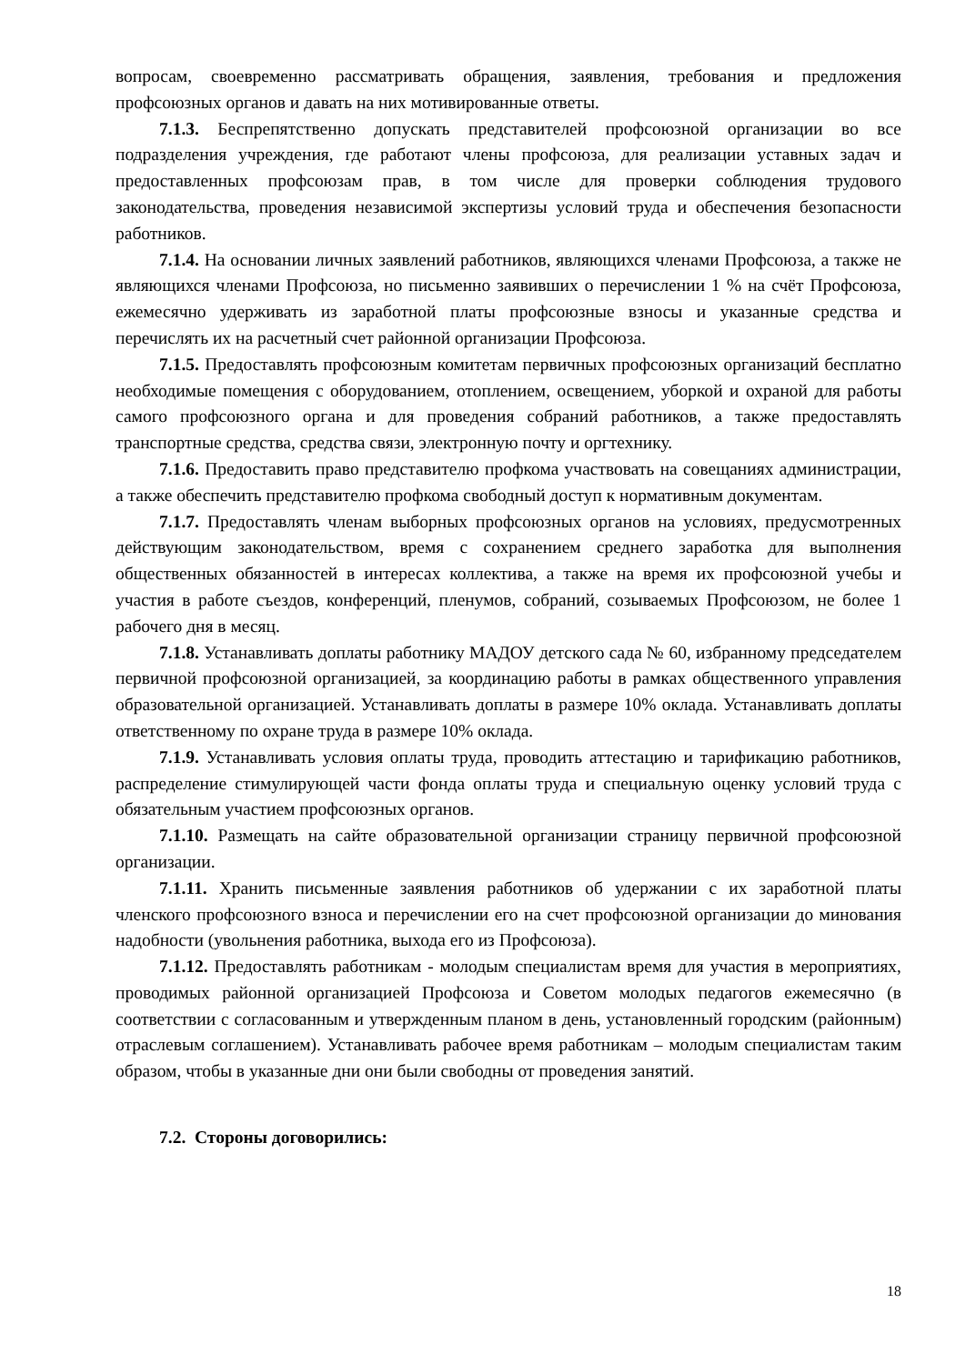вопросам, своевременно рассматривать обращения, заявления, требования и предложения профсоюзных органов и давать на них мотивированные ответы.
7.1.3. Беспрепятственно допускать представителей профсоюзной организации во все подразделения учреждения, где работают члены профсоюза, для реализации уставных задач и предоставленных профсоюзам прав, в том числе для проверки соблюдения трудового законодательства, проведения независимой экспертизы условий труда и обеспечения безопасности работников.
7.1.4. На основании личных заявлений работников, являющихся членами Профсоюза, а также не являющихся членами Профсоюза, но письменно заявивших о перечислении 1 % на счёт Профсоюза, ежемесячно удерживать из заработной платы профсоюзные взносы и указанные средства и перечислять их на расчетный счет районной организации Профсоюза.
7.1.5. Предоставлять профсоюзным комитетам первичных профсоюзных организаций бесплатно необходимые помещения с оборудованием, отоплением, освещением, уборкой и охраной для работы самого профсоюзного органа и для проведения собраний работников, а также предоставлять транспортные средства, средства связи, электронную почту и оргтехнику.
7.1.6. Предоставить право представителю профкома участвовать на совещаниях администрации, а также обеспечить представителю профкома свободный доступ к нормативным документам.
7.1.7. Предоставлять членам выборных профсоюзных органов на условиях, предусмотренных действующим законодательством, время с сохранением среднего заработка для выполнения общественных обязанностей в интересах коллектива, а также на время их профсоюзной учебы и участия в работе съездов, конференций, пленумов, собраний, созываемых Профсоюзом, не более 1 рабочего дня в месяц.
7.1.8. Устанавливать доплаты работнику МАДОУ детского сада № 60, избранному председателем первичной профсоюзной организацией, за координацию работы в рамках общественного управления образовательной организацией. Устанавливать доплаты в размере 10% оклада. Устанавливать доплаты ответственному по охране труда в размере 10% оклада.
7.1.9. Устанавливать условия оплаты труда, проводить аттестацию и тарификацию работников, распределение стимулирующей части фонда оплаты труда и специальную оценку условий труда с обязательным участием профсоюзных органов.
7.1.10. Размещать на сайте образовательной организации страницу первичной профсоюзной организации.
7.1.11. Хранить письменные заявления работников об удержании с их заработной платы членского профсоюзного взноса и перечислении его на счет профсоюзной организации до минования надобности (увольнения работника, выхода его из Профсоюза).
7.1.12. Предоставлять работникам - молодым специалистам время для участия в мероприятиях, проводимых районной организацией Профсоюза и Советом молодых педагогов ежемесячно (в соответствии с согласованным и утвержденным планом в день, установленный городским (районным) отраслевым соглашением). Устанавливать рабочее время работникам – молодым специалистам таким образом, чтобы в указанные дни они были свободны от проведения занятий.
7.2. Стороны договорились:
18